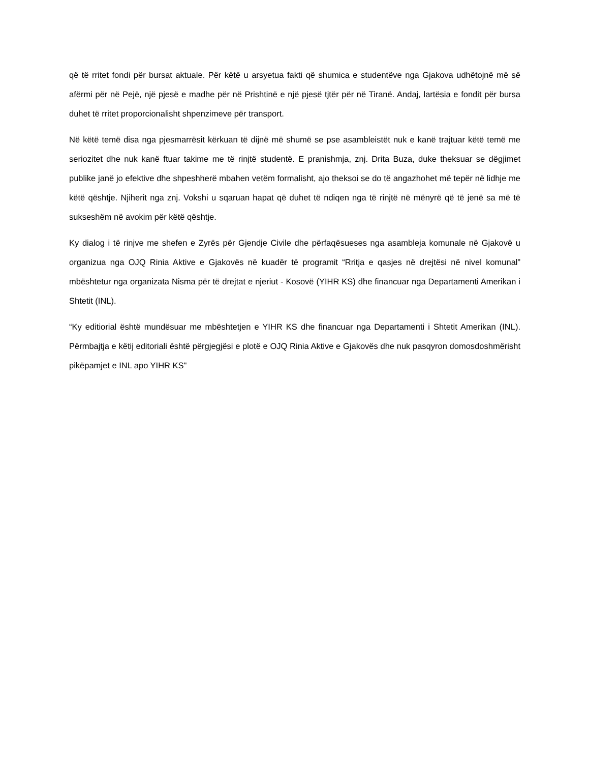që të rritet fondi për bursat aktuale. Për këtë u arsyetua fakti që shumica e studentëve nga Gjakova udhëtojnë më së afërmi për në Pejë, një pjesë e madhe për në Prishtinë e një pjesë tjtër për në Tiranë. Andaj, lartësia e fondit për bursa duhet të rritet proporcionalisht shpenzimeve për transport.
Në këtë temë disa nga pjesmarrësit kërkuan të dijnë më shumë se pse asambleistët nuk e kanë trajtuar këtë temë me seriozitet dhe nuk kanë ftuar takime me të rinjtë studentë. E pranishmja, znj. Drita Buza, duke theksuar se dëgjimet publike janë jo efektive dhe shpeshherë mbahen vetëm formalisht, ajo theksoi se do të angazhohet më tepër në lidhje me këtë qështje. Njiherit nga znj. Vokshi u sqaruan hapat që duhet të ndiqen nga të rinjtë në mënyrë që të jenë sa më të sukseshëm në avokim për këtë qështje.
Ky dialog i të rinjve me shefen e Zyrës për Gjendje Civile dhe përfaqësueses nga asambleja komunale në Gjakovë u organizua nga OJQ Rinia Aktive e Gjakovës në kuadër të programit “Rritja e qasjes në drejtësi në nivel komunal” mbështetur nga organizata Nisma për të drejtat e njeriut - Kosovë (YIHR KS) dhe financuar nga Departamenti Amerikan i Shtetit (INL).
“Ky editiorial është mundësuar me mbështetjen e YIHR KS dhe financuar nga Departamenti i Shtetit Amerikan (INL). Përmbajtja e këtij editoriali është përgjegjësi e plotë e OJQ Rinia Aktive e Gjakovës dhe nuk pasqyron domosdoshmërisht pikëpamjet e INL apo YIHR KS"